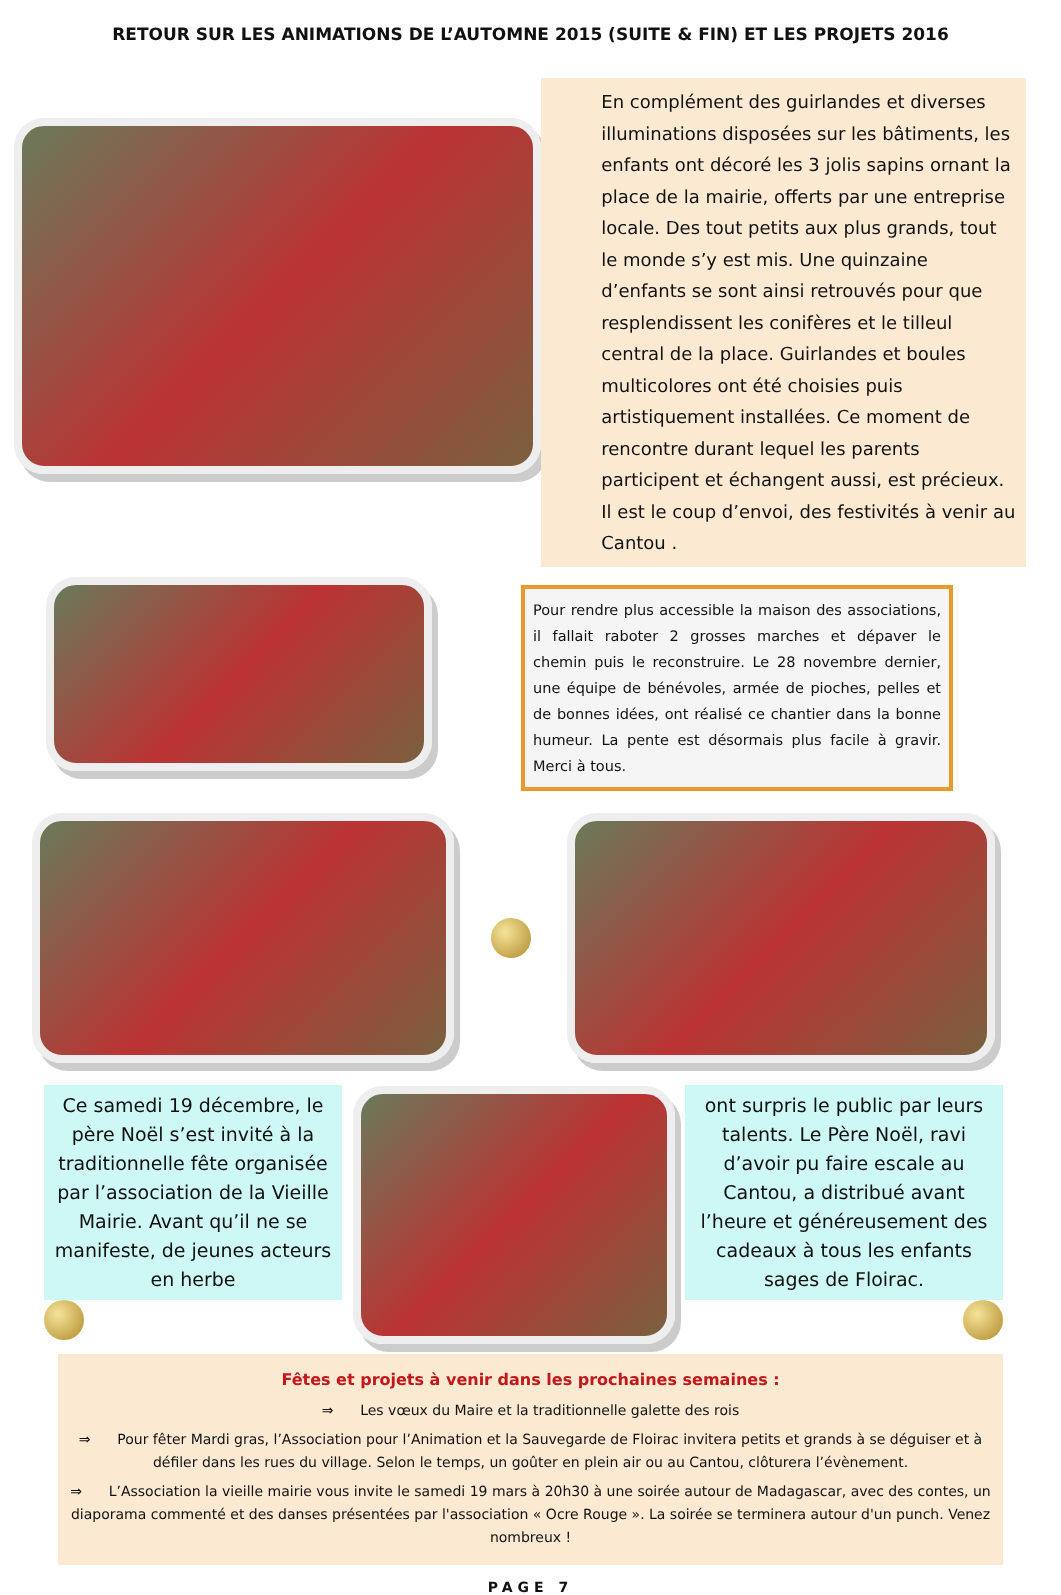RETOUR SUR LES ANIMATIONS DE L’AUTOMNE 2015 (SUITE & FIN) ET LES PROJETS 2016
En complément des guirlandes et diverses illuminations disposées sur les bâtiments, les enfants ont décoré les 3 jolis sapins ornant la place de la mairie, offerts par une entreprise locale. Des tout petits aux plus grands, tout le monde s’y est mis. Une quinzaine d’enfants se sont ainsi retrouvés pour que resplendissent les conifères et le tilleul central de la place. Guirlandes et boules multicolores ont été choisies puis artistiquement installées. Ce moment de rencontre durant lequel les parents participent et échangent aussi, est précieux. Il est le coup d’envoi, des festivités à venir au Cantou .
Pour rendre plus accessible la maison des associations, il fallait raboter 2 grosses marches et dépaver le chemin puis le reconstruire. Le 28 novembre dernier, une équipe de bénévoles, armée de pioches, pelles et de bonnes idées, ont réalisé ce chantier dans la bonne humeur. La pente est désormais plus facile à gravir. Merci à tous.
Ce samedi 19 décembre, le père Noël s’est invité à la traditionnelle fête organisée par l’association de la Vieille Mairie. Avant qu’il ne se manifeste, de jeunes acteurs en herbe
ont surpris le public par leurs talents. Le Père Noël, ravi d’avoir pu faire escale au Cantou, a distribué avant l’heure et généreusement des cadeaux à tous les enfants sages de Floirac.
Fêtes et projets à venir dans les prochaines semaines :
⇒ Les vœux du Maire et la traditionnelle galette des rois
⇒ Pour fêter Mardi gras, l’Association pour l’Animation et la Sauvegarde de Floirac invitera petits et grands à se déguiser et à défiler dans les rues du village. Selon le temps, un goûter en plein air ou au Cantou, clôturera l’évènement.
⇒ L’Association la vieille mairie vous invite le samedi 19 mars à 20h30 à une soirée autour de Madagascar, avec des contes, un diaporama commenté et des danses présentées par l'association « Ocre Rouge ». La soirée se terminera autour d'un punch. Venez nombreux !
PAGE 7